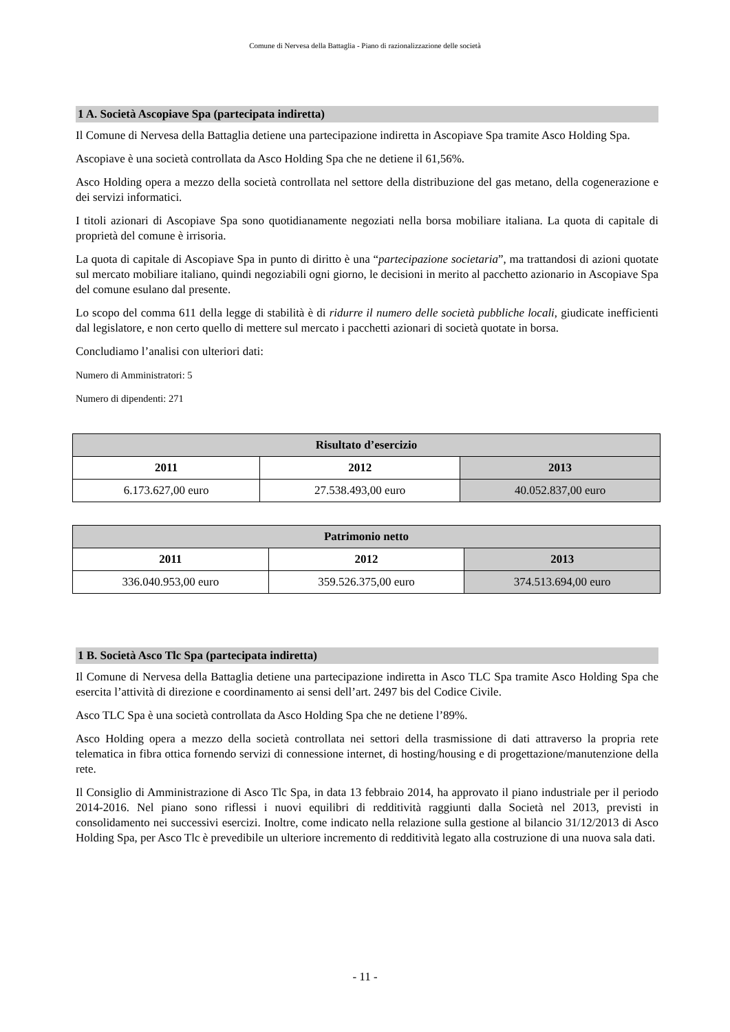Comune di Nervesa della Battaglia - Piano di razionalizzazione delle società
1 A. Società Ascopiave Spa (partecipata indiretta)
Il Comune di Nervesa della Battaglia detiene una partecipazione indiretta in Ascopiave Spa tramite Asco Holding Spa.
Ascopiave è una società controllata da Asco Holding Spa che ne detiene il 61,56%.
Asco Holding opera a mezzo della società controllata nel settore della distribuzione del gas metano, della cogenerazione e dei servizi informatici.
I titoli azionari di Ascopiave Spa sono quotidianamente negoziati nella borsa mobiliare italiana. La quota di capitale di proprietà del comune è irrisoria.
La quota di capitale di Ascopiave Spa in punto di diritto è una “partecipazione societaria”, ma trattandosi di azioni quotate sul mercato mobiliare italiano, quindi negoziabili ogni giorno, le decisioni in merito al pacchetto azionario in Ascopiave Spa del comune esulano dal presente.
Lo scopo del comma 611 della legge di stabilità è di ridurre il numero delle società pubbliche locali, giudicate inefficienti dal legislatore, e non certo quello di mettere sul mercato i pacchetti azionari di società quotate in borsa.
Concludiamo l’analisi con ulteriori dati:
Numero di Amministratori: 5
Numero di dipendenti: 271
| Risultato d’esercizio | | |
| --- | --- | --- |
| 2011 | 2012 | 2013 |
| 6.173.627,00 euro | 27.538.493,00 euro | 40.052.837,00 euro |
| Patrimonio netto | | |
| --- | --- | --- |
| 2011 | 2012 | 2013 |
| 336.040.953,00 euro | 359.526.375,00 euro | 374.513.694,00 euro |
1 B. Società Asco Tlc Spa (partecipata indiretta)
Il Comune di Nervesa della Battaglia detiene una partecipazione indiretta in Asco TLC Spa tramite Asco Holding Spa che esercita l’attività di direzione e coordinamento ai sensi dell’art. 2497 bis del Codice Civile.
Asco TLC Spa è una società controllata da Asco Holding Spa che ne detiene l’89%.
Asco Holding opera a mezzo della società controllata nei settori della trasmissione di dati attraverso la propria rete telematica in fibra ottica fornendo servizi di connessione internet, di hosting/housing e di progettazione/manutenzione della rete.
Il Consiglio di Amministrazione di Asco Tlc Spa, in data 13 febbraio 2014, ha approvato il piano industriale per il periodo 2014-2016. Nel piano sono riflessi i nuovi equilibri di redditività raggiunti dalla Società nel 2013, previsti in consolidamento nei successivi esercizi. Inoltre, come indicato nella relazione sulla gestione al bilancio 31/12/2013 di Asco Holding Spa, per Asco Tlc è prevedibile un ulteriore incremento di redditività legato alla costruzione di una nuova sala dati.
- 11 -